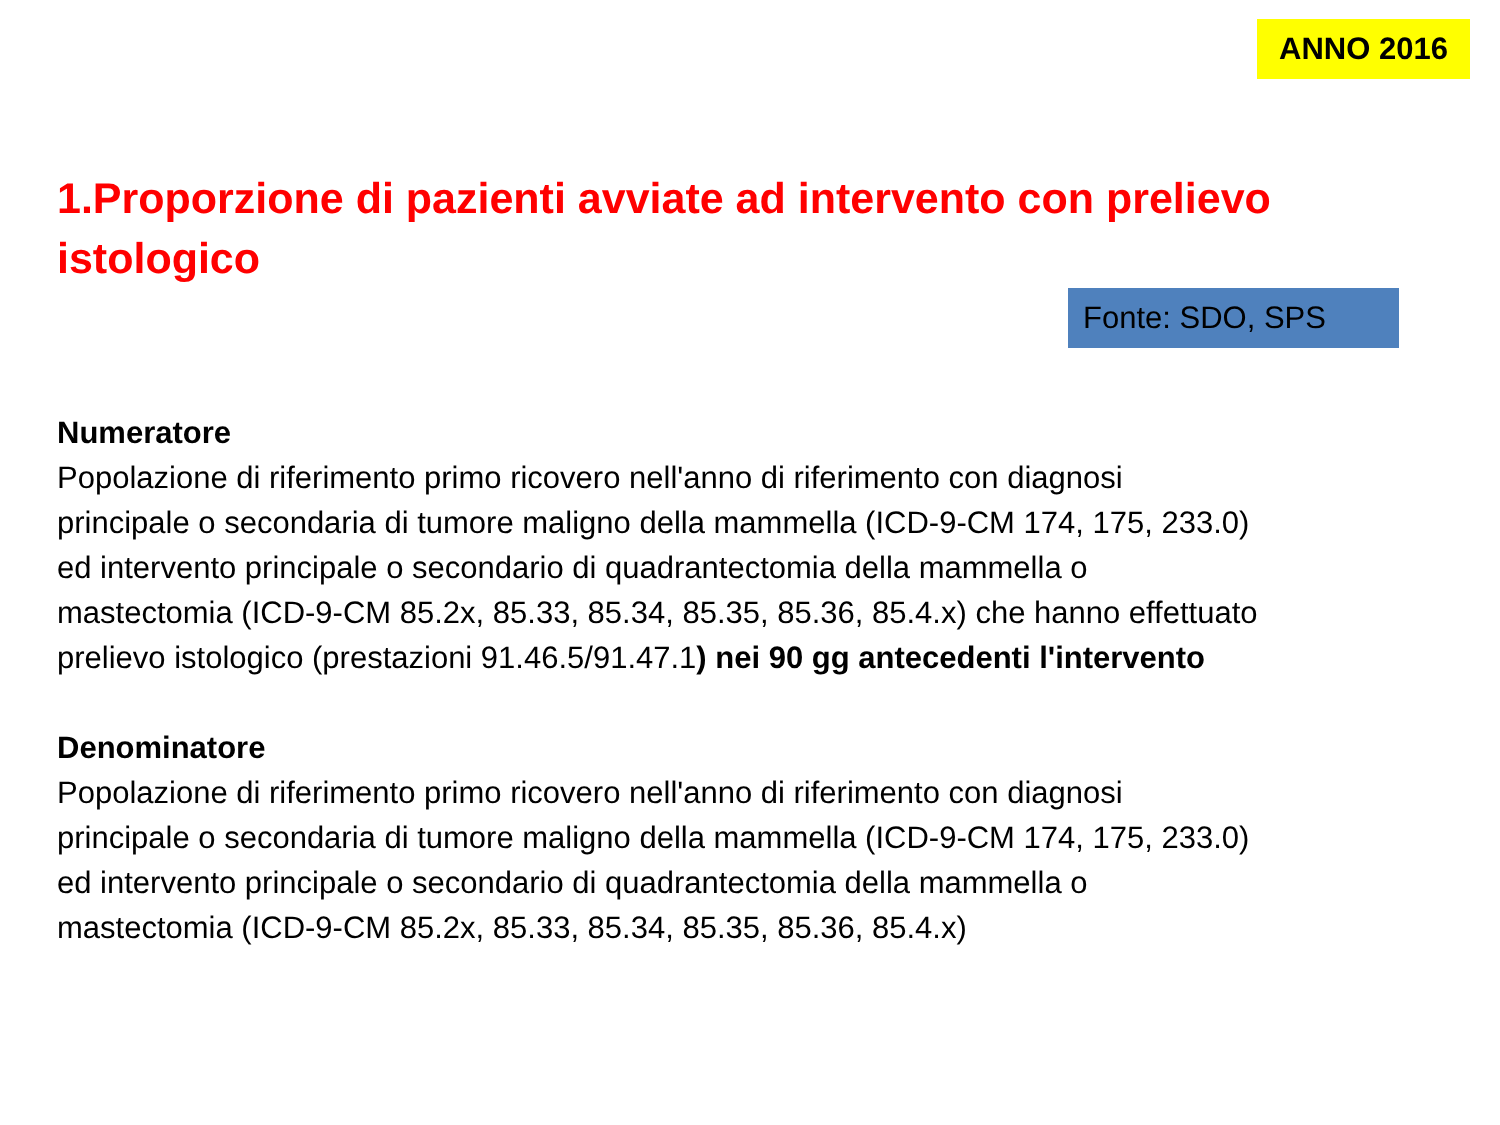ANNO 2016
1.Proporzione di pazienti avviate ad intervento con prelievo istologico
Fonte: SDO, SPS
Numeratore
Popolazione di riferimento primo ricovero nell'anno di riferimento con diagnosi
principale o secondaria di tumore maligno della mammella (ICD-9-CM 174, 175, 233.0)
ed intervento principale o secondario di quadrantectomia della mammella o
mastectomia (ICD-9-CM 85.2x, 85.33, 85.34, 85.35, 85.36, 85.4.x) che hanno effettuato
prelievo istologico (prestazioni 91.46.5/91.47.1) nei 90 gg antecedenti l'intervento
Denominatore
Popolazione di riferimento primo ricovero nell'anno di riferimento con diagnosi
principale o secondaria di tumore maligno della mammella (ICD-9-CM 174, 175, 233.0)
ed intervento principale o secondario di quadrantectomia della mammella o
mastectomia (ICD-9-CM 85.2x, 85.33, 85.34, 85.35, 85.36, 85.4.x)